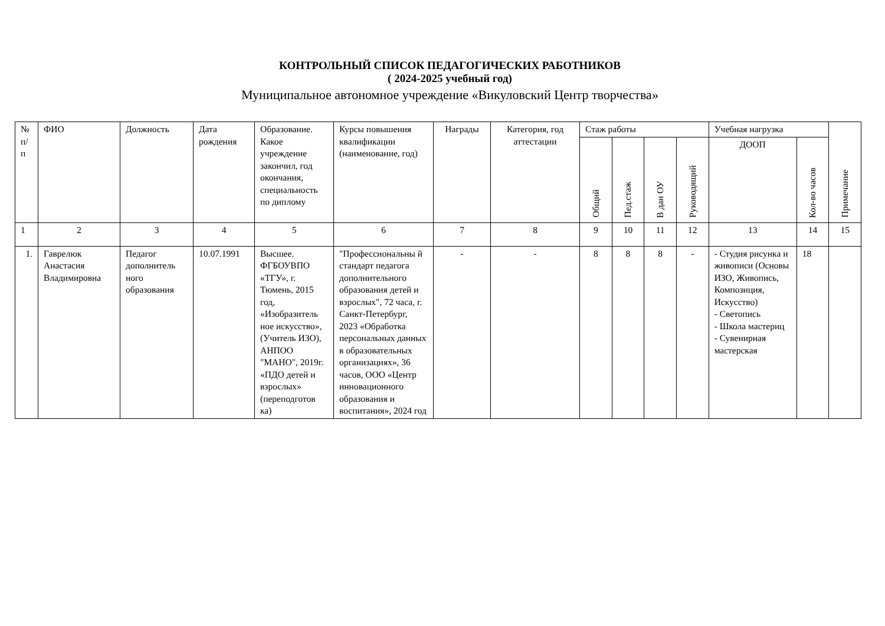КОНТРОЛЬНЫЙ СПИСОК ПЕДАГОГИЧЕСКИХ РАБОТНИКОВ
( 2024-2025 учебный год)
Муниципальное автономное учреждение «Викуловский Центр творчества»
| № п/п | ФИО | Должность | Дата рождения | Образование. Какое учреждение закончил, год окончания, специальность по диплому | Курсы повышения квалификации (наименование, год) | Награды | Категория, год аттестации | Стаж работы | | | | Учебная нагрузка | | Примечание |
| --- | --- | --- | --- | --- | --- | --- | --- | --- | --- | --- | --- | --- | --- | --- |
| | | | | | | | | Общий | Пед.стаж | В дан ОУ | Руководящий | ДООП | Кол-во часов | |
| 1 | 2 | 3 | 4 | 5 | 6 | 7 | 8 | 9 | 10 | 11 | 12 | 13 | 14 | 15 |
| 1. | Гаврелюк Анастасия Владимировна | Педагог дополнитель ного образования | 10.07.1991 | Высшее. ФГБОУВПО «ТГУ», г. Тюмень, 2015 год, «Изобразитель ное искусство», (Учитель ИЗО), АНПОО "МАНО", 2019г. «ПДО детей и взрослых» (переподготов ка) | "Профессиональны й стандарт педагога дополнительного образования детей и взрослых", 72 часа, г. Санкт-Петербург, 2023 «Обработка персональных данных в образовательных организациях», 36 часов, ООО «Центр инновационного образования и воспитания», 2024 год | - | - | 8 | 8 | 8 | - | - Студия рисунка и живописи (Основы ИЗО, Живопись, Композиция, Искусство) - Светопись - Школа мастериц - Сувенирная мастерская | 18 | |